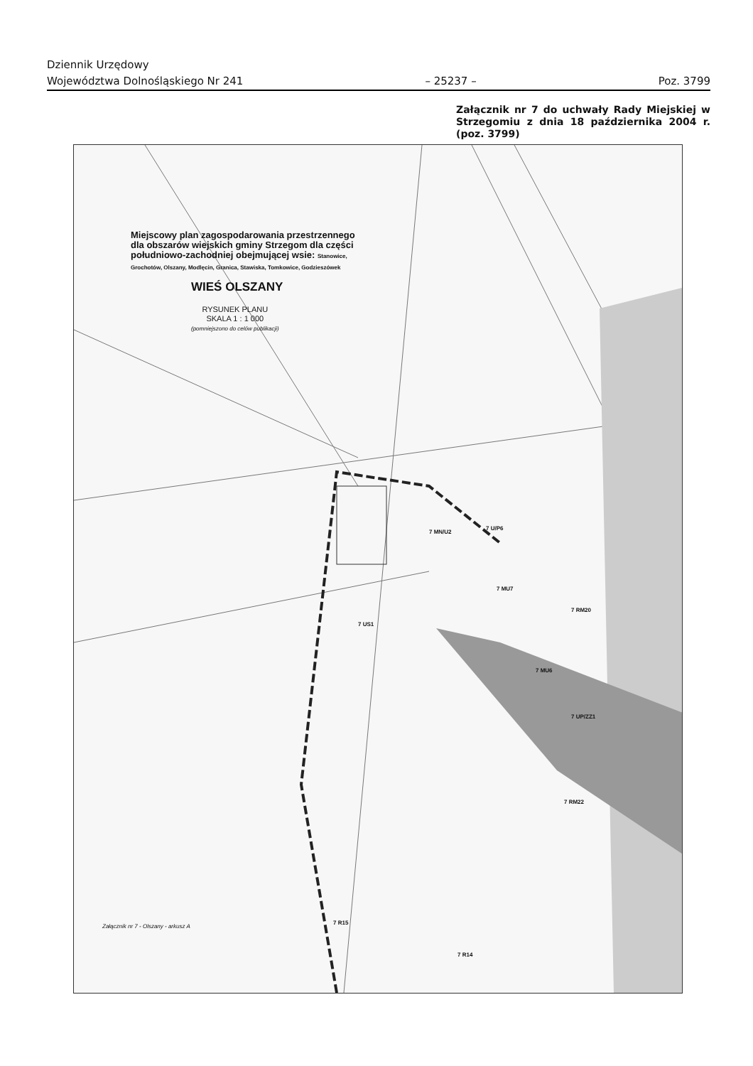Dziennik Urzędowy
Województwa Dolnośląskiego Nr 241 – 25237 – Poz. 3799
Załącznik nr 7 do uchwały Rady Miejskiej w Strzegomiu z dnia 18 października 2004 r. (poz. 3799)
Miejscowy plan zagospodarowania przestrzennego
dla obszarów wiejskich gminy Strzegom dla części
południowo-zachodniej obejmującej wsie: Stanowice,
Grochotów, Olszany, Modlęcin, Granica, Stawiska, Tomkowice, Godzieszówek
WIEŚ OLSZANY
RYSUNEK PLANU
SKALA 1 : 1 000
(pomniejszono do celów publikacji)
7 MN/U2
7 U/P6
7 MU7
7 US1
7 MU6
7 RM20
7 UP/ZZ1
7 RM22
7 R15
7 R14
Załącznik nr 7 - Olszany - arkusz A